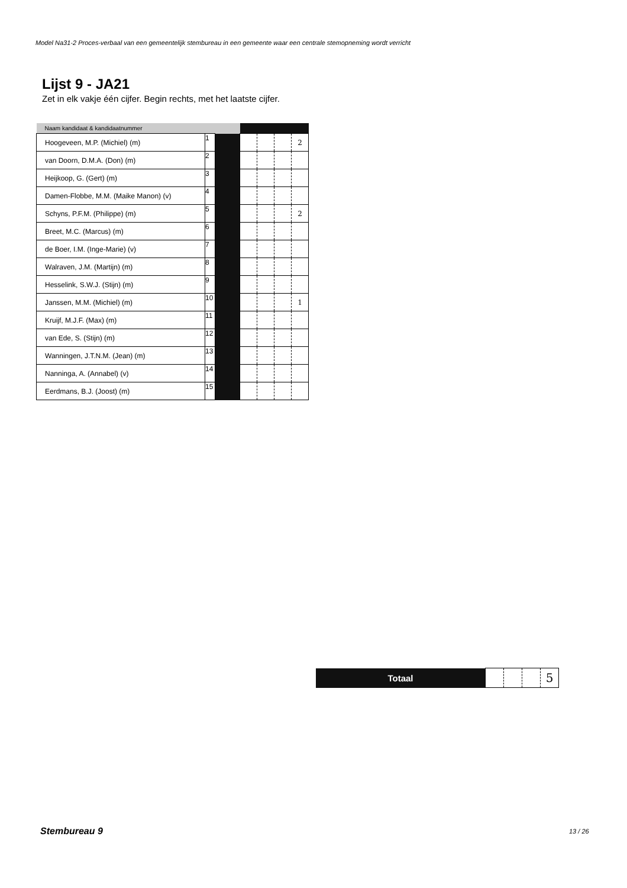Model Na31-2 Proces-verbaal van een gemeentelijk stembureau in een gemeente waar een centrale stemopneming wordt verricht
Lijst 9 - JA21
Zet in elk vakje één cijfer. Begin rechts, met het laatste cijfer.
| Naam kandidaat & kandidaatnummer | | | | | | |
| --- | --- | --- | --- | --- | --- | --- |
| Hoogeveen, M.P. (Michiel) (m) | 1 | | | | | 2 |
| van Doorn, D.M.A. (Don) (m) | 2 | | | | | |
| Heijkoop, G. (Gert) (m) | 3 | | | | | |
| Damen-Flobbe, M.M. (Maike Manon) (v) | 4 | | | | | |
| Schyns, P.F.M. (Philippe) (m) | 5 | | | | | 2 |
| Breet, M.C. (Marcus) (m) | 6 | | | | | |
| de Boer, I.M. (Inge-Marie) (v) | 7 | | | | | |
| Walraven, J.M. (Martijn) (m) | 8 | | | | | |
| Hesselink, S.W.J. (Stijn) (m) | 9 | | | | | |
| Janssen, M.M. (Michiel) (m) | 10 | | | | | 1 |
| Kruijf, M.J.F. (Max) (m) | 11 | | | | | |
| van Ede, S. (Stijn) (m) | 12 | | | | | |
| Wanningen, J.T.N.M. (Jean) (m) | 13 | | | | | |
| Nanninga, A. (Annabel) (v) | 14 | | | | | |
| Eerdmans, B.J. (Joost) (m) | 15 | | | | | |
| Totaal | | | | 5 |
Stembureau 9 13 / 26